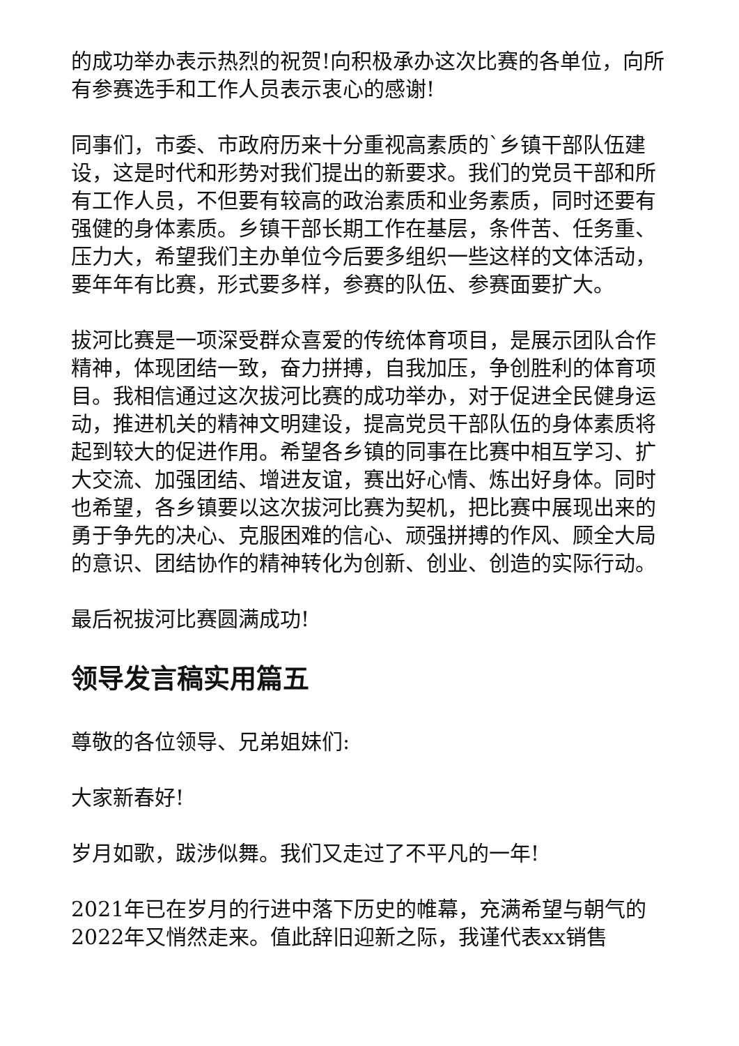的成功举办表示热烈的祝贺!向积极承办这次比赛的各单位，向所有参赛选手和工作人员表示衷心的感谢!
同事们，市委、市政府历来十分重视高素质的`乡镇干部队伍建设，这是时代和形势对我们提出的新要求。我们的党员干部和所有工作人员，不但要有较高的政治素质和业务素质，同时还要有强健的身体素质。乡镇干部长期工作在基层，条件苦、任务重、压力大，希望我们主办单位今后要多组织一些这样的文体活动，要年年有比赛，形式要多样，参赛的队伍、参赛面要扩大。
拔河比赛是一项深受群众喜爱的传统体育项目，是展示团队合作精神，体现团结一致，奋力拼搏，自我加压，争创胜利的体育项目。我相信通过这次拔河比赛的成功举办，对于促进全民健身运动，推进机关的精神文明建设，提高党员干部队伍的身体素质将起到较大的促进作用。希望各乡镇的同事在比赛中相互学习、扩大交流、加强团结、增进友谊，赛出好心情、炼出好身体。同时也希望，各乡镇要以这次拔河比赛为契机，把比赛中展现出来的勇于争先的决心、克服困难的信心、顽强拼搏的作风、顾全大局的意识、团结协作的精神转化为创新、创业、创造的实际行动。
最后祝拔河比赛圆满成功!
领导发言稿实用篇五
尊敬的各位领导、兄弟姐妹们:
大家新春好!
岁月如歌，跋涉似舞。我们又走过了不平凡的一年!
2021年已在岁月的行进中落下历史的帷幕，充满希望与朝气的2022年又悄然走来。值此辞旧迎新之际，我谨代表xx销售